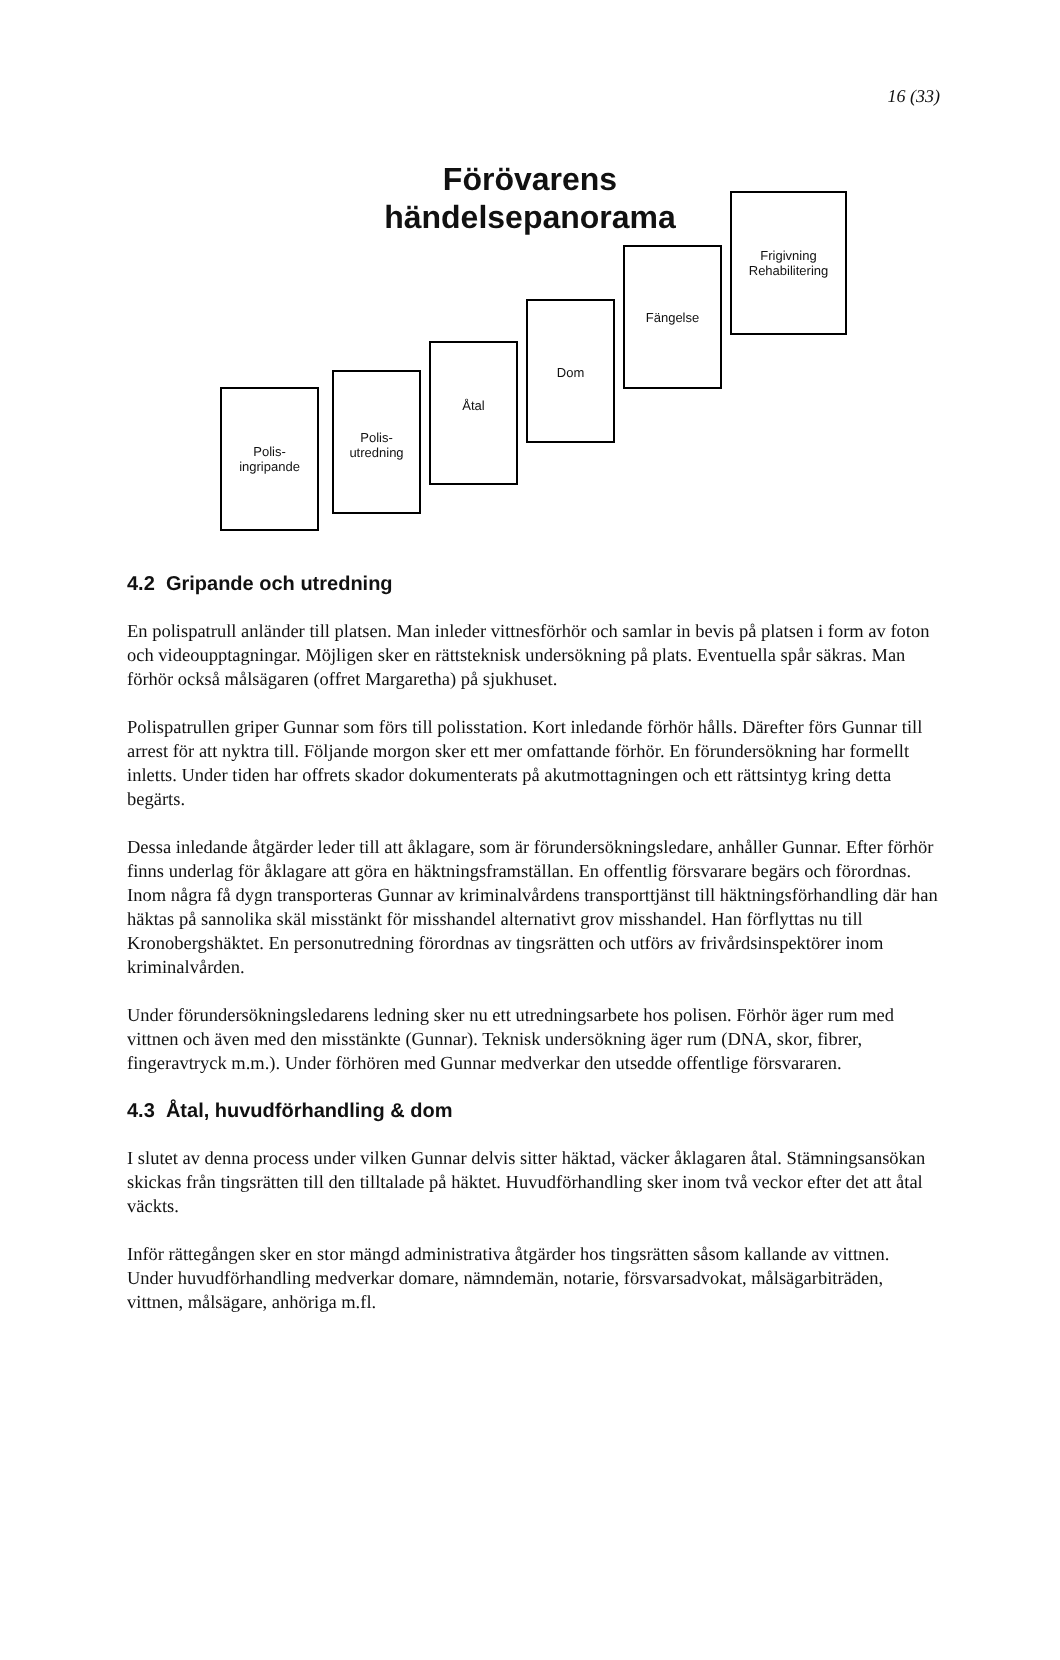16 (33)
Förövarens händelsepanorama
Polis-
ingripande
Polis-
utredning
Åtal
Dom
Fängelse
Frigivning
Rehabilitering
4.2 Gripande och utredning
En polispatrull anländer till platsen. Man inleder vittnesförhör och samlar in bevis på platsen i form av foton och videoupptagningar. Möjligen sker en rättsteknisk undersökning på plats. Eventuella spår säkras. Man förhör också målsägaren (offret Margaretha) på sjukhuset.
Polispatrullen griper Gunnar som förs till polisstation. Kort inledande förhör hålls. Därefter förs Gunnar till arrest för att nyktra till. Följande morgon sker ett mer omfattande förhör. En förundersökning har formellt inletts. Under tiden har offrets skador dokumenterats på akutmottagningen och ett rättsintyg kring detta begärts.
Dessa inledande åtgärder leder till att åklagare, som är förundersökningsledare, anhåller Gunnar. Efter förhör finns underlag för åklagare att göra en häktningsframställan. En offentlig försvarare begärs och förordnas. Inom några få dygn transporteras Gunnar av kriminalvårdens transporttjänst till häktningsförhandling där han häktas på sannolika skäl misstänkt för misshandel alternativt grov misshandel. Han förflyttas nu till Kronobergshäktet. En personutredning förordnas av tingsrätten och utförs av frivårdsinspektörer inom kriminalvården.
Under förundersökningsledarens ledning sker nu ett utredningsarbete hos polisen. Förhör äger rum med vittnen och även med den misstänkte (Gunnar). Teknisk undersökning äger rum (DNA, skor, fibrer, fingeravtryck m.m.). Under förhören med Gunnar medverkar den utsedde offentlige försvararen.
4.3 Åtal, huvudförhandling & dom
I slutet av denna process under vilken Gunnar delvis sitter häktad, väcker åklagaren åtal. Stämningsansökan skickas från tingsrätten till den tilltalade på häktet. Huvudförhandling sker inom två veckor efter det att åtal väckts.
Inför rättegången sker en stor mängd administrativa åtgärder hos tingsrätten såsom kallande av vittnen. Under huvudförhandling medverkar domare, nämndemän, notarie, försvarsadvokat, målsägarbiträden, vittnen, målsägare, anhöriga m.fl.